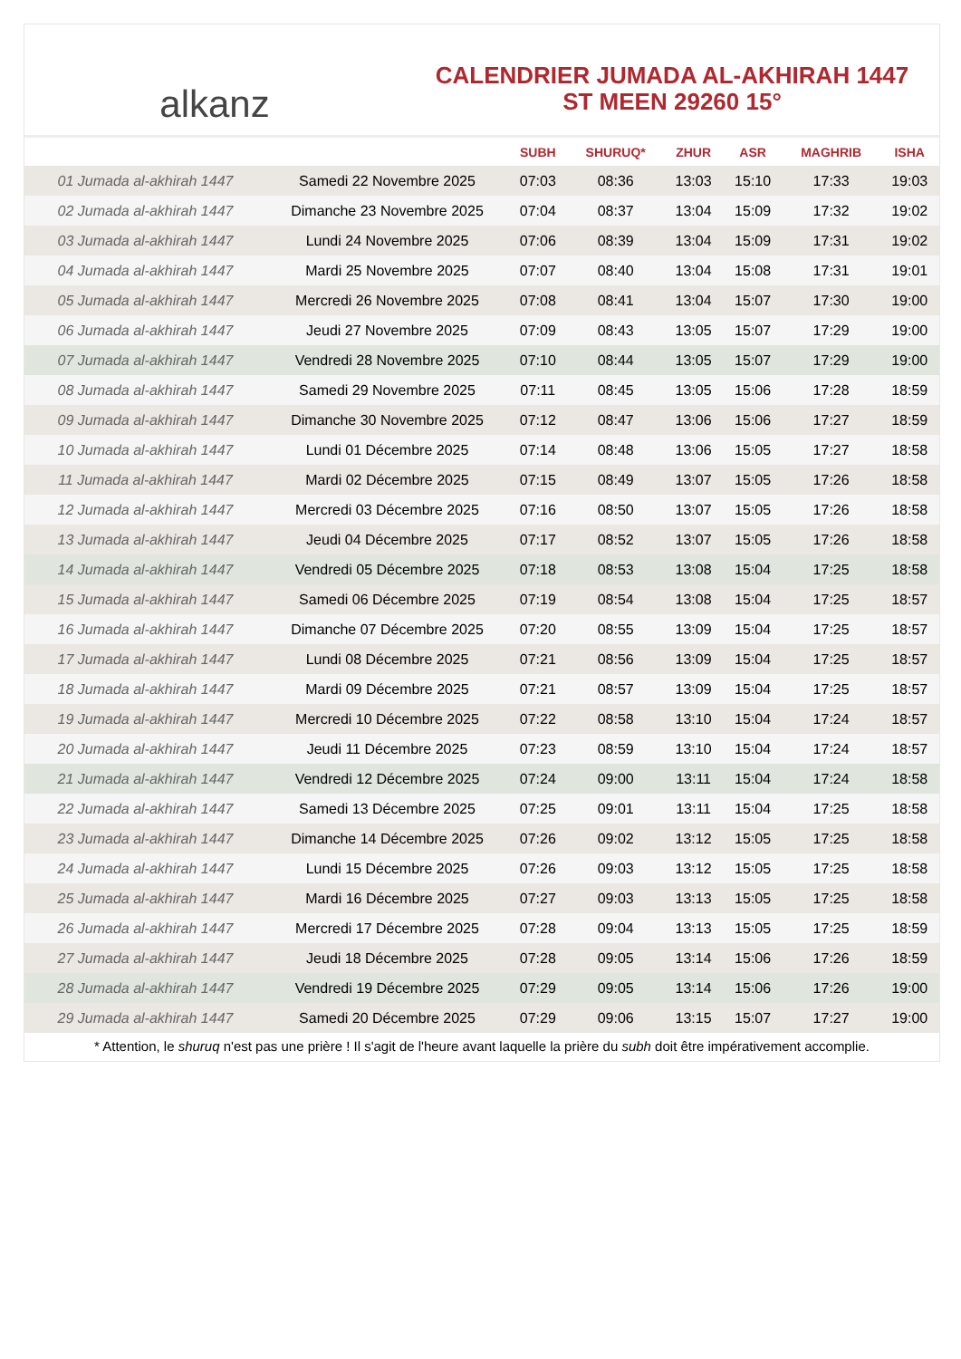alkanz
CALENDRIER JUMADA AL-AKHIRAH 1447
ST MEEN 29260 15°
| | | SUBH | SHURUQ* | ZHUR | ASR | MAGHRIB | ISHA |
| --- | --- | --- | --- | --- | --- | --- | --- |
| 01 Jumada al-akhirah 1447 | Samedi 22 Novembre 2025 | 07:03 | 08:36 | 13:03 | 15:10 | 17:33 | 19:03 |
| 02 Jumada al-akhirah 1447 | Dimanche 23 Novembre 2025 | 07:04 | 08:37 | 13:04 | 15:09 | 17:32 | 19:02 |
| 03 Jumada al-akhirah 1447 | Lundi 24 Novembre 2025 | 07:06 | 08:39 | 13:04 | 15:09 | 17:31 | 19:02 |
| 04 Jumada al-akhirah 1447 | Mardi 25 Novembre 2025 | 07:07 | 08:40 | 13:04 | 15:08 | 17:31 | 19:01 |
| 05 Jumada al-akhirah 1447 | Mercredi 26 Novembre 2025 | 07:08 | 08:41 | 13:04 | 15:07 | 17:30 | 19:00 |
| 06 Jumada al-akhirah 1447 | Jeudi 27 Novembre 2025 | 07:09 | 08:43 | 13:05 | 15:07 | 17:29 | 19:00 |
| 07 Jumada al-akhirah 1447 | Vendredi 28 Novembre 2025 | 07:10 | 08:44 | 13:05 | 15:07 | 17:29 | 19:00 |
| 08 Jumada al-akhirah 1447 | Samedi 29 Novembre 2025 | 07:11 | 08:45 | 13:05 | 15:06 | 17:28 | 18:59 |
| 09 Jumada al-akhirah 1447 | Dimanche 30 Novembre 2025 | 07:12 | 08:47 | 13:06 | 15:06 | 17:27 | 18:59 |
| 10 Jumada al-akhirah 1447 | Lundi 01 Décembre 2025 | 07:14 | 08:48 | 13:06 | 15:05 | 17:27 | 18:58 |
| 11 Jumada al-akhirah 1447 | Mardi 02 Décembre 2025 | 07:15 | 08:49 | 13:07 | 15:05 | 17:26 | 18:58 |
| 12 Jumada al-akhirah 1447 | Mercredi 03 Décembre 2025 | 07:16 | 08:50 | 13:07 | 15:05 | 17:26 | 18:58 |
| 13 Jumada al-akhirah 1447 | Jeudi 04 Décembre 2025 | 07:17 | 08:52 | 13:07 | 15:05 | 17:26 | 18:58 |
| 14 Jumada al-akhirah 1447 | Vendredi 05 Décembre 2025 | 07:18 | 08:53 | 13:08 | 15:04 | 17:25 | 18:58 |
| 15 Jumada al-akhirah 1447 | Samedi 06 Décembre 2025 | 07:19 | 08:54 | 13:08 | 15:04 | 17:25 | 18:57 |
| 16 Jumada al-akhirah 1447 | Dimanche 07 Décembre 2025 | 07:20 | 08:55 | 13:09 | 15:04 | 17:25 | 18:57 |
| 17 Jumada al-akhirah 1447 | Lundi 08 Décembre 2025 | 07:21 | 08:56 | 13:09 | 15:04 | 17:25 | 18:57 |
| 18 Jumada al-akhirah 1447 | Mardi 09 Décembre 2025 | 07:21 | 08:57 | 13:09 | 15:04 | 17:25 | 18:57 |
| 19 Jumada al-akhirah 1447 | Mercredi 10 Décembre 2025 | 07:22 | 08:58 | 13:10 | 15:04 | 17:24 | 18:57 |
| 20 Jumada al-akhirah 1447 | Jeudi 11 Décembre 2025 | 07:23 | 08:59 | 13:10 | 15:04 | 17:24 | 18:57 |
| 21 Jumada al-akhirah 1447 | Vendredi 12 Décembre 2025 | 07:24 | 09:00 | 13:11 | 15:04 | 17:24 | 18:58 |
| 22 Jumada al-akhirah 1447 | Samedi 13 Décembre 2025 | 07:25 | 09:01 | 13:11 | 15:04 | 17:25 | 18:58 |
| 23 Jumada al-akhirah 1447 | Dimanche 14 Décembre 2025 | 07:26 | 09:02 | 13:12 | 15:05 | 17:25 | 18:58 |
| 24 Jumada al-akhirah 1447 | Lundi 15 Décembre 2025 | 07:26 | 09:03 | 13:12 | 15:05 | 17:25 | 18:58 |
| 25 Jumada al-akhirah 1447 | Mardi 16 Décembre 2025 | 07:27 | 09:03 | 13:13 | 15:05 | 17:25 | 18:58 |
| 26 Jumada al-akhirah 1447 | Mercredi 17 Décembre 2025 | 07:28 | 09:04 | 13:13 | 15:05 | 17:25 | 18:59 |
| 27 Jumada al-akhirah 1447 | Jeudi 18 Décembre 2025 | 07:28 | 09:05 | 13:14 | 15:06 | 17:26 | 18:59 |
| 28 Jumada al-akhirah 1447 | Vendredi 19 Décembre 2025 | 07:29 | 09:05 | 13:14 | 15:06 | 17:26 | 19:00 |
| 29 Jumada al-akhirah 1447 | Samedi 20 Décembre 2025 | 07:29 | 09:06 | 13:15 | 15:07 | 17:27 | 19:00 |
* Attention, le shuruq n'est pas une prière ! Il s'agit de l'heure avant laquelle la prière du subh doit être impérativement accomplie.